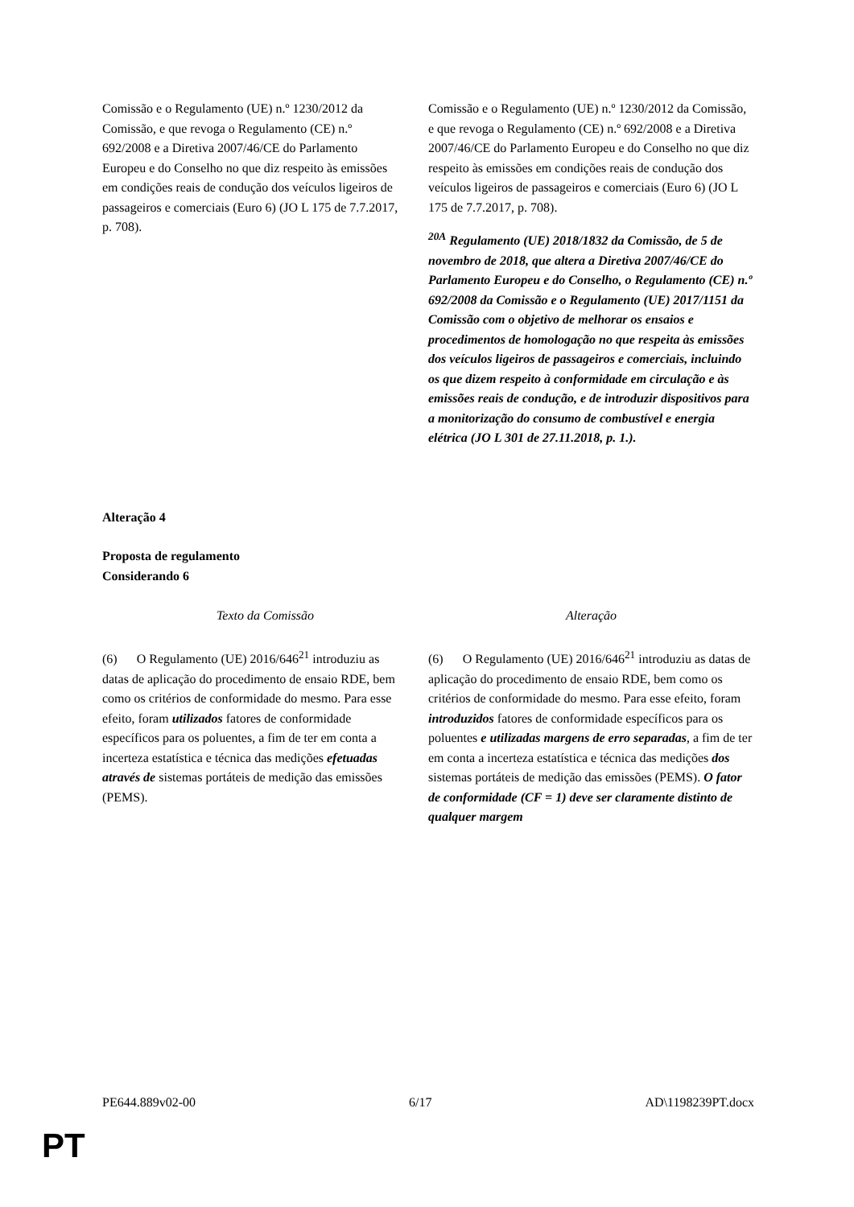| Comissão e o Regulamento (UE) n.º 1230/2012 da Comissão, e que revoga o Regulamento (CE) n.º 692/2008 e a Diretiva 2007/46/CE do Parlamento Europeu e do Conselho no que diz respeito às emissões em condições reais de condução dos veículos ligeiros de passageiros e comerciais (Euro 6) (JO L 175 de 7.7.2017, p. 708). | Comissão e o Regulamento (UE) n.º 1230/2012 da Comissão, e que revoga o Regulamento (CE) n.º 692/2008 e a Diretiva 2007/46/CE do Parlamento Europeu e do Conselho no que diz respeito às emissões em condições reais de condução dos veículos ligeiros de passageiros e comerciais (Euro 6) (JO L 175 de 7.7.2017, p. 708). <sup>20A</sup> Regulamento (UE) 2018/1832 da Comissão, de 5 de novembro de 2018, que altera a Diretiva 2007/46/CE do Parlamento Europeu e do Conselho, o Regulamento (CE) n.º 692/2008 da Comissão e o Regulamento (UE) 2017/1151 da Comissão com o objetivo de melhorar os ensaios e procedimentos de homologação no que respeita às emissões dos veículos ligeiros de passageiros e comerciais, incluindo os que dizem respeito à conformidade em circulação e às emissões reais de condução, e de introduzir dispositivos para a monitorização do consumo de combustível e energia elétrica (JO L 301 de 27.11.2018, p. 1.). |
Alteração 4
Proposta de regulamento
Considerando 6
| Texto da Comissão | Alteração |
| --- | --- |
| (6) O Regulamento (UE) 2016/646<sup>21</sup> introduziu as datas de aplicação do procedimento de ensaio RDE, bem como os critérios de conformidade do mesmo. Para esse efeito, foram utilizados fatores de conformidade específicos para os poluentes, a fim de ter em conta a incerteza estatística e técnica das medições efetuadas através de sistemas portáteis de medição das emissões (PEMS). | (6) O Regulamento (UE) 2016/646<sup>21</sup> introduziu as datas de aplicação do procedimento de ensaio RDE, bem como os critérios de conformidade do mesmo. Para esse efeito, foram introduzidos fatores de conformidade específicos para os poluentes e utilizadas margens de erro separadas , a fim de ter em conta a incerteza estatística e técnica das medições dos sistemas portáteis de medição das emissões (PEMS). O fator de conformidade (CF = 1) deve ser claramente distinto de qualquer margem |
PE644.889v02-00 6/17 AD\1198239PT.docx
PT